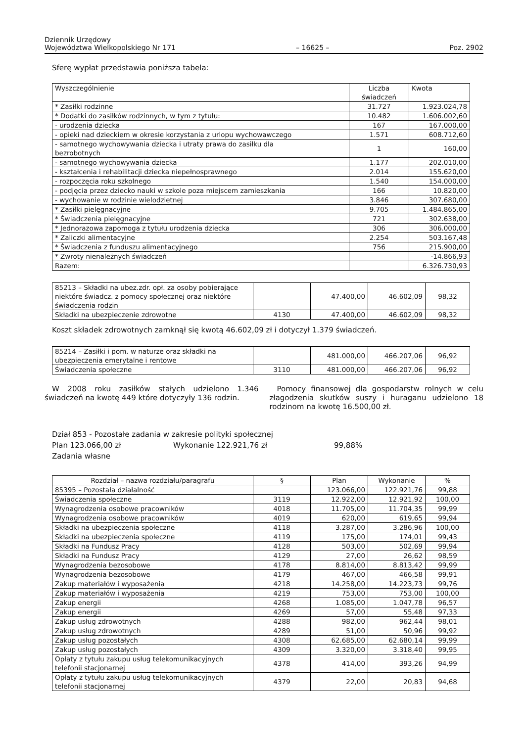Dziennik Urzędowy
Województwa Wielkopolskiego Nr 171 – 16625 – Poz. 2902
Sferę wypłat przedstawia poniższa tabela:
| Wyszczególnienie | Liczba świadczeń | Kwota |
| --- | --- | --- |
| * Zasiłki rodzinne | 31.727 | 1.923.024,78 |
| * Dodatki do zasiłków rodzinnych, w tym z tytułu: | 10.482 | 1.606.002,60 |
| - urodzenia dziecka | 167 | 167.000,00 |
| - opieki nad dzieckiem w okresie korzystania z urlopu wychowawczego | 1.571 | 608.712,60 |
| - samotnego wychowywania dziecka i utraty prawa do zasiłku dla bezrobotnych | 1 | 160,00 |
| - samotnego wychowywania dziecka | 1.177 | 202.010,00 |
| - kształcenia i rehabilitacji dziecka niepełnosprawnego | 2.014 | 155.620,00 |
| - rozpoczęcia roku szkolnego | 1.540 | 154.000,00 |
| - podjęcia przez dziecko nauki w szkole poza miejscem zamieszkania | 166 | 10.820,00 |
| - wychowanie w rodzinie wielodzietnej | 3.846 | 307.680,00 |
| * Zasiłki pielęgnacyjne | 9.705 | 1.484.865,00 |
| * Świadczenia pielęgnacyjne | 721 | 302.638,00 |
| * Jednorazowa zapomoga z tytułu urodzenia dziecka | 306 | 306.000,00 |
| * Zaliczki alimentacyjne | 2.254 | 503.167,48 |
| * Świadczenia z funduszu alimentacyjnego | 756 | 215.900,00 |
| * Zwroty nienależnych świadczeń | | -14.866,93 |
| Razem: | | 6.326.730,93 |
| 85213 – Składki na ubez.zdr. opł. za osoby pobierające niektóre świadcz. z pomocy społecznej oraz niektóre świadczenia rodzin | | 47.400,00 | 46.602,09 | 98,32 |
| Składki na ubezpieczenie zdrowotne | 4130 | 47.400,00 | 46.602,09 | 98,32 |
Koszt składek zdrowotnych zamknął się kwotą 46.602,09 zł i dotyczył 1.379 świadczeń.
| 85214 – Zasiłki i pom. w naturze oraz składki na ubezpieczenia emerytalne i rentowe | | 481.000,00 | 466.207,06 | 96,92 |
| Świadczenia społeczne | 3110 | 481.000,00 | 466.207,06 | 96,92 |
W 2008 roku zasiłków stałych udzielono 1.346 świadczeń na kwotę 449 które dotyczyły 136 rodzin.
Pomocy finansowej dla gospodarstw rolnych w celu złagodzenia skutków suszy i huraganu udzielono 18 rodzinom na kwotę 16.500,00 zł.
Dział 853 - Pozostałe zadania w zakresie polityki społecznej
Plan 123.066,00 zł Wykonanie 122.921,76 zł 99,88%
Zadania własne
| Rozdział – nazwa rozdziału/paragrafu | § | Plan | Wykonanie | % |
| --- | --- | --- | --- | --- |
| 85395 – Pozostała działalność | | 123.066,00 | 122.921,76 | 99,88 |
| Świadczenia społeczne | 3119 | 12.922,00 | 12.921,92 | 100,00 |
| Wynagrodzenia osobowe pracowników | 4018 | 11.705,00 | 11.704,35 | 99,99 |
| Wynagrodzenia osobowe pracowników | 4019 | 620,00 | 619,65 | 99,94 |
| Składki na ubezpieczenia społeczne | 4118 | 3.287,00 | 3.286,96 | 100,00 |
| Składki na ubezpieczenia społeczne | 4119 | 175,00 | 174,01 | 99,43 |
| Składki na Fundusz Pracy | 4128 | 503,00 | 502,69 | 99,94 |
| Składki na Fundusz Pracy | 4129 | 27,00 | 26,62 | 98,59 |
| Wynagrodzenia bezosobowe | 4178 | 8.814,00 | 8.813,42 | 99,99 |
| Wynagrodzenia bezosobowe | 4179 | 467,00 | 466,58 | 99,91 |
| Zakup materiałów i wyposażenia | 4218 | 14.258,00 | 14.223,73 | 99,76 |
| Zakup materiałów i wyposażenia | 4219 | 753,00 | 753,00 | 100,00 |
| Zakup energii | 4268 | 1.085,00 | 1.047,78 | 96,57 |
| Zakup energii | 4269 | 57,00 | 55,48 | 97,33 |
| Zakup usług zdrowotnych | 4288 | 982,00 | 962,44 | 98,01 |
| Zakup usług zdrowotnych | 4289 | 51,00 | 50,96 | 99,92 |
| Zakup usług pozostałych | 4308 | 62.685,00 | 62.680,14 | 99,99 |
| Zakup usług pozostałych | 4309 | 3.320,00 | 3.318,40 | 99,95 |
| Opłaty z tytułu zakupu usług telekomunikacyjnych telefonii stacjonarnej | 4378 | 414,00 | 393,26 | 94,99 |
| Opłaty z tytułu zakupu usług telekomunikacyjnych telefonii stacjonarnej | 4379 | 22,00 | 20,83 | 94,68 |